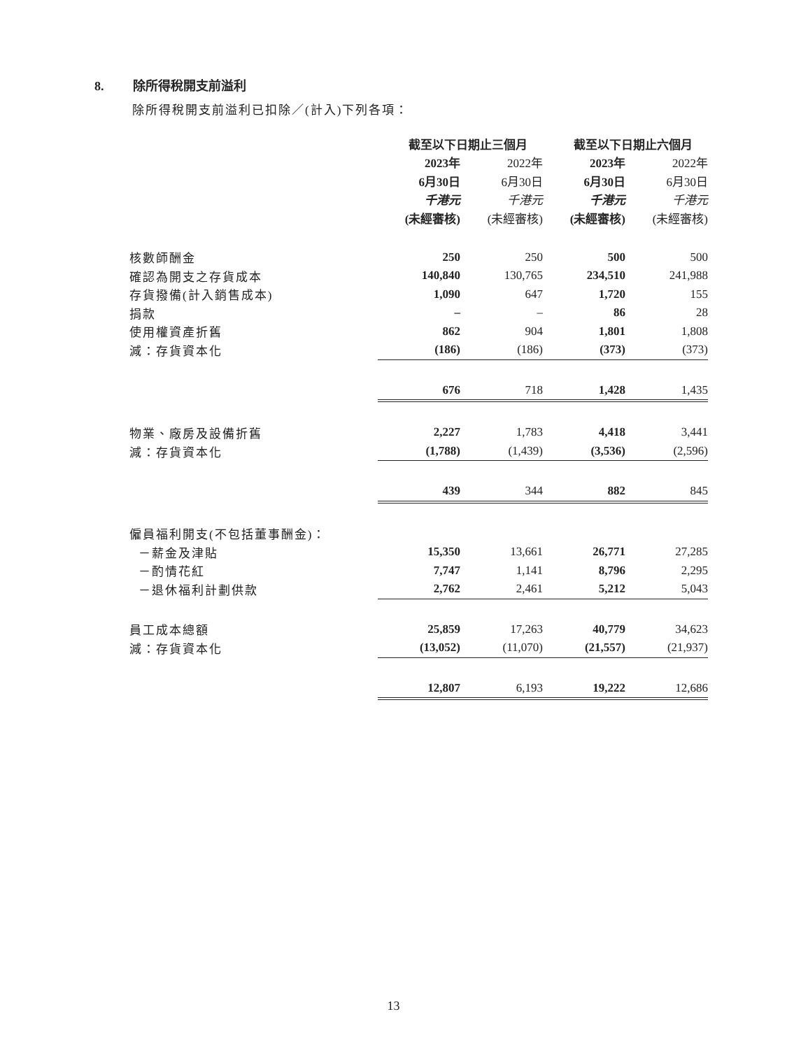8. 除所得稅開支前溢利
除所得稅開支前溢利已扣除／(計入)下列各項：
| | 截至以下日期止三個月 | | 截至以下日期止六個月 | |
| | 2023年 | 2022年 | 2023年 | 2022年 |
| | 6月30日 | 6月30日 | 6月30日 | 6月30日 |
| | 千港元 | 千港元 | 千港元 | 千港元 |
| | (未經審核) | (未經審核) | (未經審核) | (未經審核) |
| 核數師酬金 | 250 | 250 | 500 | 500 |
| 確認為開支之存貨成本 | 140,840 | 130,765 | 234,510 | 241,988 |
| 存貨撥備(計入銷售成本) | 1,090 | 647 | 1,720 | 155 |
| 捐款 | – | – | 86 | 28 |
| 使用權資產折舊 | 862 | 904 | 1,801 | 1,808 |
| 減：存貨資本化 | (186) | (186) | (373) | (373) |
| | 676 | 718 | 1,428 | 1,435 |
| 物業、廠房及設備折舊 | 2,227 | 1,783 | 4,418 | 3,441 |
| 減：存貨資本化 | (1,788) | (1,439) | (3,536) | (2,596) |
| | 439 | 344 | 882 | 845 |
| 僱員福利開支(不包括董事酬金)： | | | | |
| －薪金及津貼 | 15,350 | 13,661 | 26,771 | 27,285 |
| －酌情花紅 | 7,747 | 1,141 | 8,796 | 2,295 |
| －退休福利計劃供款 | 2,762 | 2,461 | 5,212 | 5,043 |
| 員工成本總額 | 25,859 | 17,263 | 40,779 | 34,623 |
| 減：存貨資本化 | (13,052) | (11,070) | (21,557) | (21,937) |
| | 12,807 | 6,193 | 19,222 | 12,686 |
13